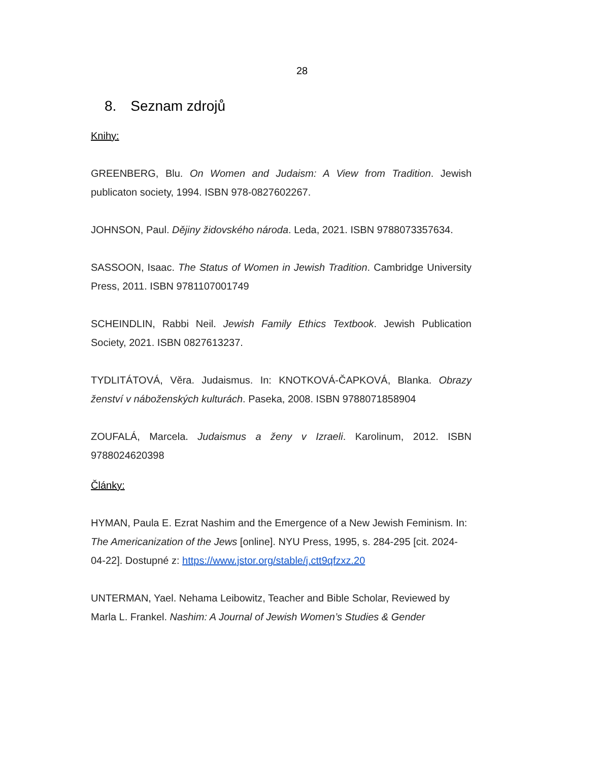28
8. Seznam zdrojů
Knihy:
GREENBERG, Blu. On Women and Judaism: A View from Tradition. Jewish publicaton society, 1994. ISBN 978-0827602267.
JOHNSON, Paul. Dějiny židovského národa. Leda, 2021. ISBN 9788073357634.
SASSOON, Isaac. The Status of Women in Jewish Tradition. Cambridge University Press, 2011. ISBN 9781107001749
SCHEINDLIN, Rabbi Neil. Jewish Family Ethics Textbook. Jewish Publication Society, 2021. ISBN 0827613237.
TYDLITÁTOVÁ, Věra. Judaismus. In: KNOTKOVÁ-ČAPKOVÁ, Blanka. Obrazy ženství v náboženských kulturách. Paseka, 2008. ISBN 9788071858904
ZOUFALÁ, Marcela. Judaismus a ženy v Izraeli. Karolinum, 2012. ISBN 9788024620398
Články:
HYMAN, Paula E. Ezrat Nashim and the Emergence of a New Jewish Feminism. In: The Americanization of the Jews [online]. NYU Press, 1995, s. 284-295 [cit. 2024-04-22]. Dostupné z: https://www.jstor.org/stable/j.ctt9qfzxz.20
UNTERMAN, Yael. Nehama Leibowitz, Teacher and Bible Scholar, Reviewed by Marla L. Frankel. Nashim: A Journal of Jewish Women’s Studies & Gender